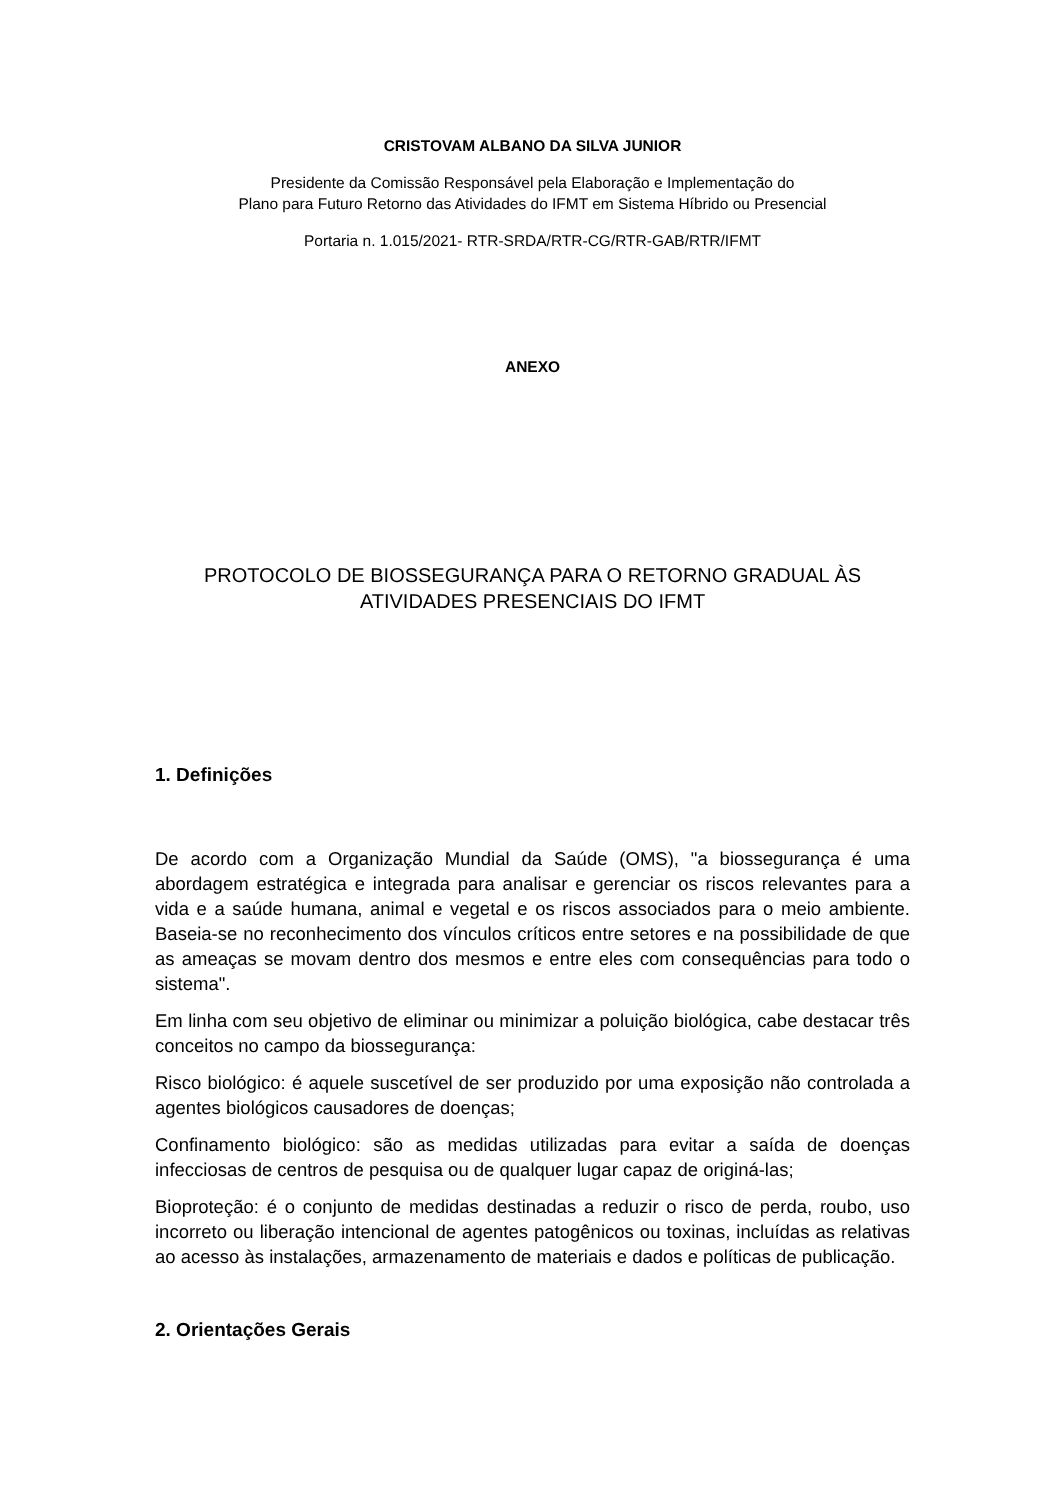CRISTOVAM ALBANO DA SILVA JUNIOR
Presidente da Comissão Responsável pela Elaboração e Implementação do
Plano para Futuro Retorno das Atividades do IFMT em Sistema Híbrido ou Presencial
Portaria n. 1.015/2021- RTR-SRDA/RTR-CG/RTR-GAB/RTR/IFMT
ANEXO
PROTOCOLO DE BIOSSEGURANÇA PARA O RETORNO GRADUAL ÀS
ATIVIDADES PRESENCIAIS DO IFMT
1. Definições
De acordo com a Organização Mundial da Saúde (OMS), "a biossegurança é uma abordagem estratégica e integrada para analisar e gerenciar os riscos relevantes para a vida e a saúde humana, animal e vegetal e os riscos associados para o meio ambiente. Baseia-se no reconhecimento dos vínculos críticos entre setores e na possibilidade de que as ameaças se movam dentro dos mesmos e entre eles com consequências para todo o sistema".
Em linha com seu objetivo de eliminar ou minimizar a poluição biológica, cabe destacar três conceitos no campo da biossegurança:
Risco biológico: é aquele suscetível de ser produzido por uma exposição não controlada a agentes biológicos causadores de doenças;
Confinamento biológico: são as medidas utilizadas para evitar a saída de doenças infecciosas de centros de pesquisa ou de qualquer lugar capaz de originá-las;
Bioproteção: é o conjunto de medidas destinadas a reduzir o risco de perda, roubo, uso incorreto ou liberação intencional de agentes patogênicos ou toxinas, incluídas as relativas ao acesso às instalações, armazenamento de materiais e dados e políticas de publicação.
2. Orientações Gerais